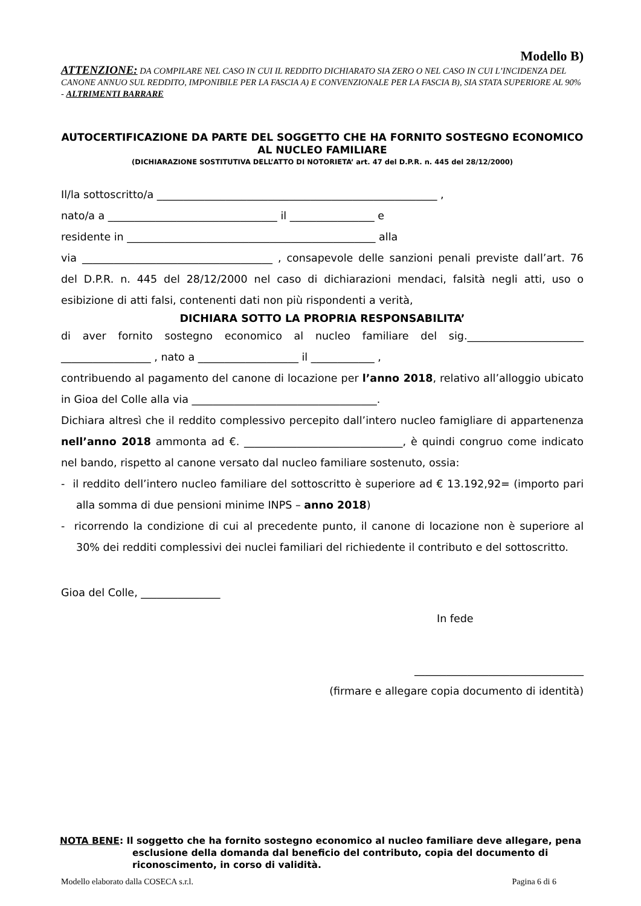Modello B)
ATTENZIONE: DA COMPILARE NEL CASO IN CUI IL REDDITO DICHIARATO SIA ZERO O NEL CASO IN CUI L’INCIDENZA DEL CANONE ANNUO SUL REDDITO, IMPONIBILE PER LA FASCIA A) E CONVENZIONALE PER LA FASCIA B), SIA STATA SUPERIORE AL 90% - ALTRIMENTI BARRARE
AUTOCERTIFICAZIONE DA PARTE DEL SOGGETTO CHE HA FORNITO SOSTEGNO ECONOMICO AL NUCLEO FAMILIARE
(DICHIARAZIONE SOSTITUTIVA DELL’ATTO DI NOTORIETA’ art. 47 del D.P.R. n. 445 del 28/12/2000)
Il/la sottoscritto/a _____________________________________________________ ,
nato/a a ________________________________ il ________________ e
residente in _______________________________________________ alla
via ____________________________________ , consapevole delle sanzioni penali previste dall’art. 76 del D.P.R. n. 445 del 28/12/2000 nel caso di dichiarazioni mendaci, falsità negli atti, uso o esibizione di atti falsi, contenenti dati non più rispondenti a verità,
DICHIARA SOTTO LA PROPRIA RESPONSABILITA’
di aver fornito sostegno economico al nucleo familiare del sig.______________________ _________________ , nato a ___________________ il ____________ ,
contribuendo al pagamento del canone di locazione per l’anno 2018, relativo all’alloggio ubicato in Gioa del Colle alla via ___________________________________.
Dichiara altresì che il reddito complessivo percepito dall’intero nucleo famigliare di appartenenza nell’anno 2018 ammonta ad €. ______________________________, è quindi congruo come indicato nel bando, rispetto al canone versato dal nucleo familiare sostenuto, ossia:
- il reddito dell’intero nucleo familiare del sottoscritto è superiore ad € 13.192,92= (importo pari alla somma di due pensioni minime INPS – anno 2018)
- ricorrendo la condizione di cui al precedente punto, il canone di locazione non è superiore al 30% dei redditi complessivi dei nuclei familiari del richiedente il contributo e del sottoscritto.
Gioa del Colle, _______________
In fede
________________________________
(firmare e allegare copia documento di identità)
NOTA BENE: Il soggetto che ha fornito sostegno economico al nucleo familiare deve allegare, pena esclusione della domanda dal beneficio del contributo, copia del documento di riconoscimento, in corso di validità.
Modello elaborato dalla COSECA s.r.l. Pagina 6 di 6